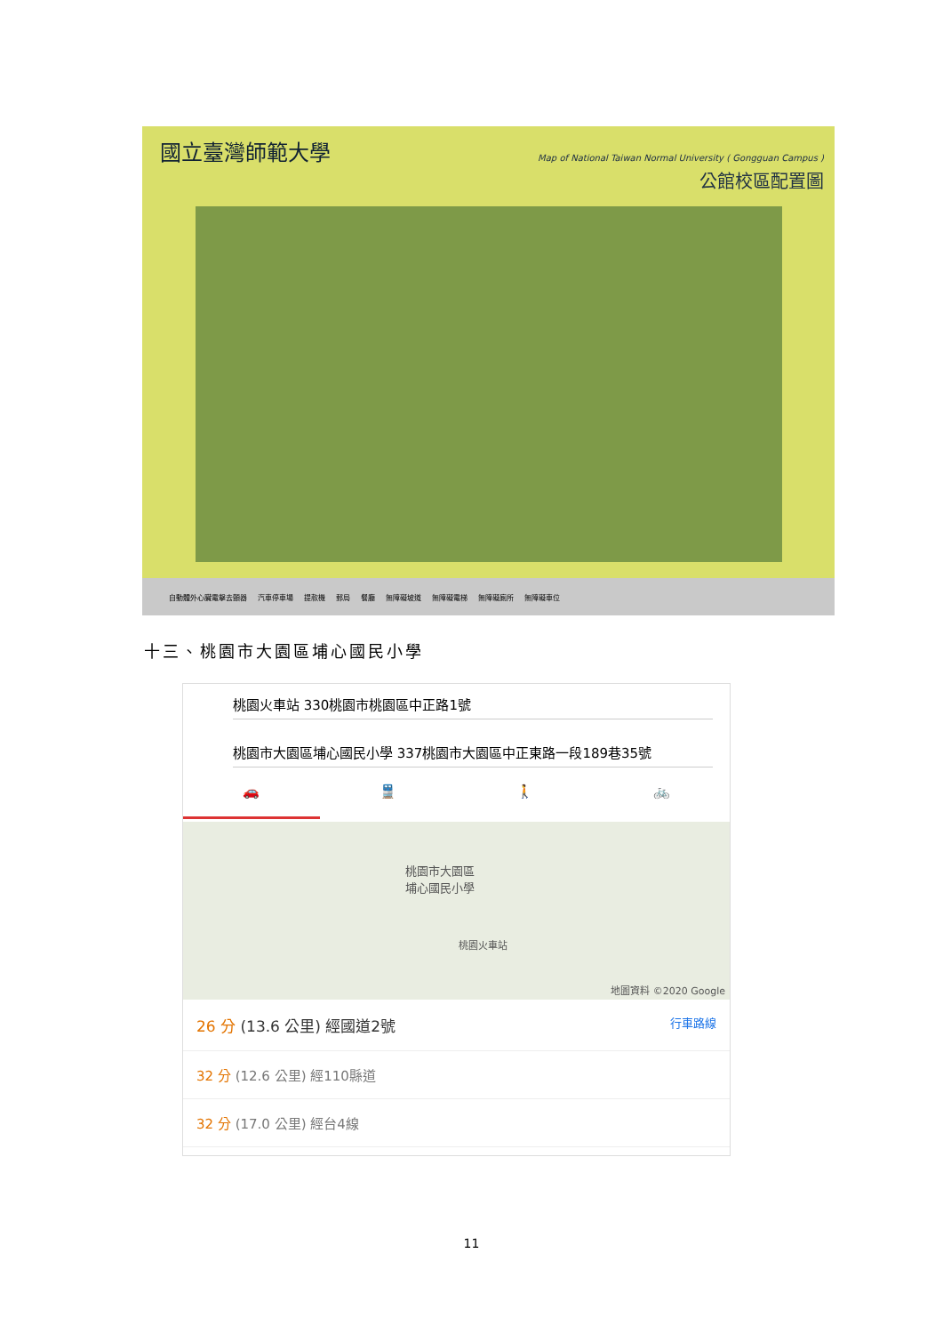國立臺灣師範大學
Map of National Taiwan Normal University ( Gongguan Campus )
公館校區配置圖
自動體外心臟電擊去顫器 汽車停車場 提款機 郵局 餐廳 無障礙坡道 無障礙電梯 無障礙廁所 無障礙車位
十三、桃園市大園區埔心國民小學
桃園火車站 330桃園市桃園區中正路1號
桃園市大園區埔心國民小學 337桃園市大園區中正東路一段189巷35號
🚗 🚆 🚶 🚲
桃園市大園區
埔心國民小學
桃園火車站
地圖資料 ©2020 Google
26 分 (13.6 公里) 經國道2號 行車路線
32 分 (12.6 公里) 經110縣道
32 分 (17.0 公里) 經台4線
11